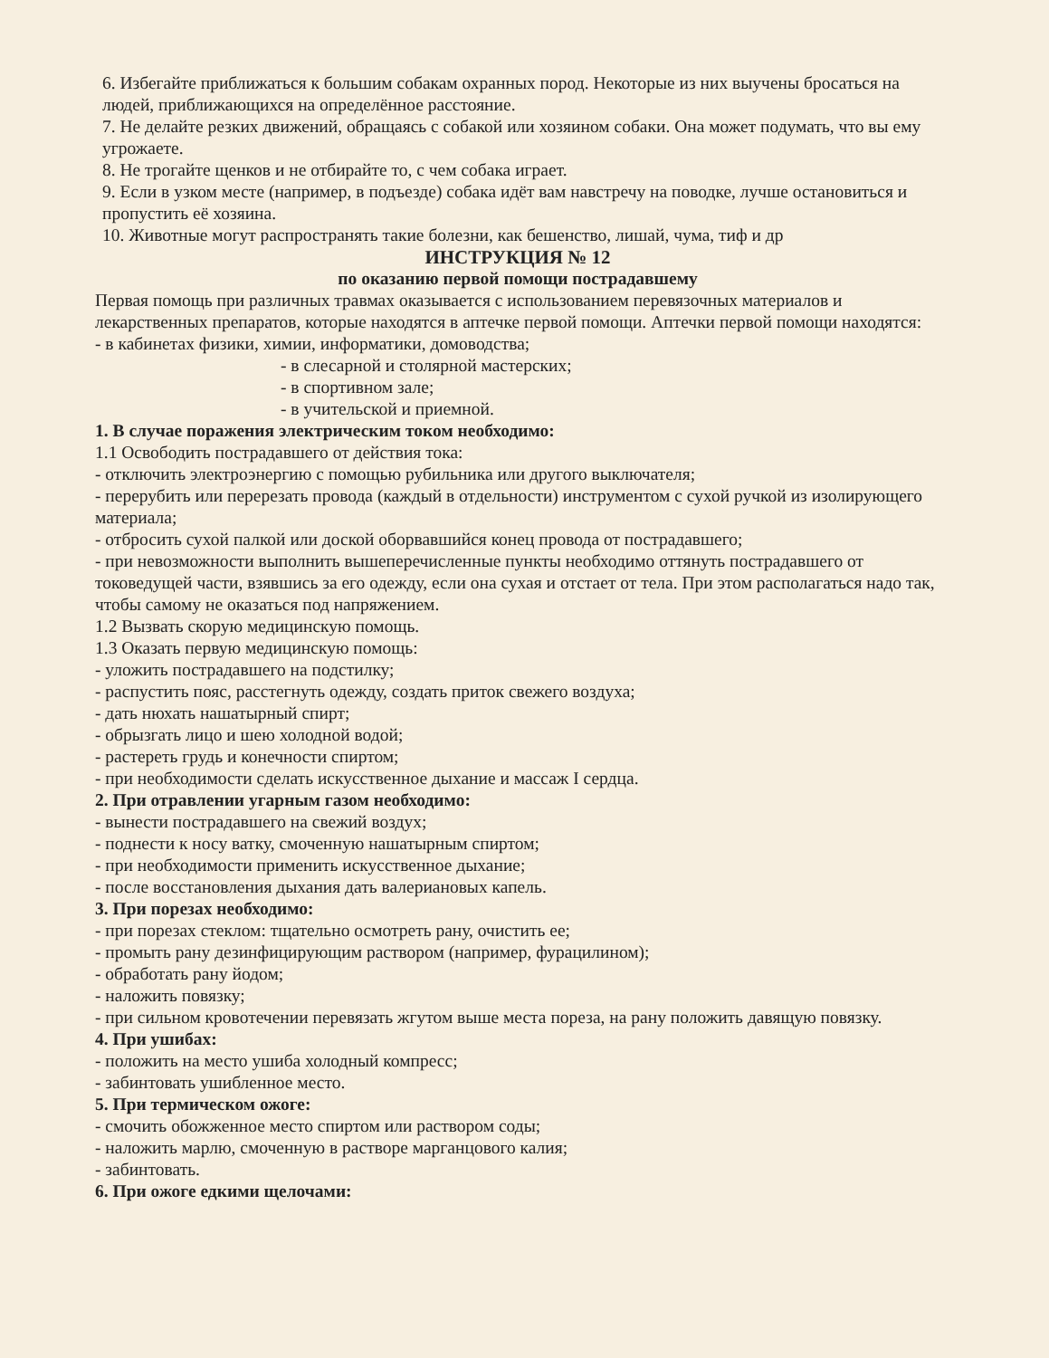6. Избегайте приближаться к большим собакам охранных пород. Некоторые из них выучены бросаться на людей, приближающихся на определённое расстояние.
7. Не делайте резких движений, обращаясь с собакой или хозяином собаки. Она может подумать, что вы ему угрожаете.
8. Не трогайте щенков и не отбирайте то, с чем собака играет.
9. Если в узком месте (например, в подъезде) собака идёт вам навстречу на поводке, лучше остановиться и пропустить её хозяина.
10. Животные могут распространять такие болезни, как бешенство, лишай, чума, тиф и др
ИНСТРУКЦИЯ № 12
по оказанию первой помощи пострадавшему
Первая помощь при различных травмах оказывается с использованием перевязочных материалов и лекарственных препаратов, которые находятся в аптечке первой помощи. Аптечки первой помощи находятся: - в кабинетах физики, химии, информатики, домоводства;
- в слесарной и столярной мастерских;
- в спортивном зале;
- в учительской и приемной.
1. В случае поражения электрическим током необходимо:
1.1 Освободить пострадавшего от действия тока:
- отключить электроэнергию с помощью рубильника или другого выключателя;
- перерубить или перерезать провода (каждый в отдельности) инструментом с сухой ручкой из изолирующего материала;
- отбросить сухой палкой или доской оборвавшийся конец провода от пострадавшего;
- при невозможности выполнить вышеперечисленные пункты необходимо оттянуть пострадавшего от токоведущей части, взявшись за его одежду, если она сухая и отстает от тела. При этом располагаться надо так, чтобы самому не оказаться под напряжением.
1.2 Вызвать скорую медицинскую помощь.
1.3 Оказать первую медицинскую помощь:
- уложить пострадавшего на подстилку;
- распустить пояс, расстегнуть одежду, создать приток свежего воздуха;
- дать нюхать нашатырный спирт;
- обрызгать лицо и шею холодной водой;
- растереть грудь и конечности спиртом;
- при необходимости сделать искусственное дыхание и массаж I сердца.
2. При отравлении угарным газом необходимо:
- вынести пострадавшего на свежий воздух;
- поднести к носу ватку, смоченную нашатырным спиртом;
- при необходимости применить искусственное дыхание;
- после восстановления дыхания дать валериановых капель.
3. При порезах необходимо:
- при порезах стеклом: тщательно осмотреть рану, очистить ее;
- промыть рану дезинфицирующим раствором (например, фурацилином);
- обработать рану йодом;
- наложить повязку;
- при сильном кровотечении перевязать жгутом выше места пореза, на рану положить давящую повязку.
4. При ушибах:
- положить на место ушиба холодный компресс;
- забинтовать ушибленное место.
5. При термическом ожоге:
- смочить обожженное место спиртом или раствором соды;
- наложить марлю, смоченную в растворе марганцового калия;
- забинтовать.
6. При ожоге едкими щелочами: